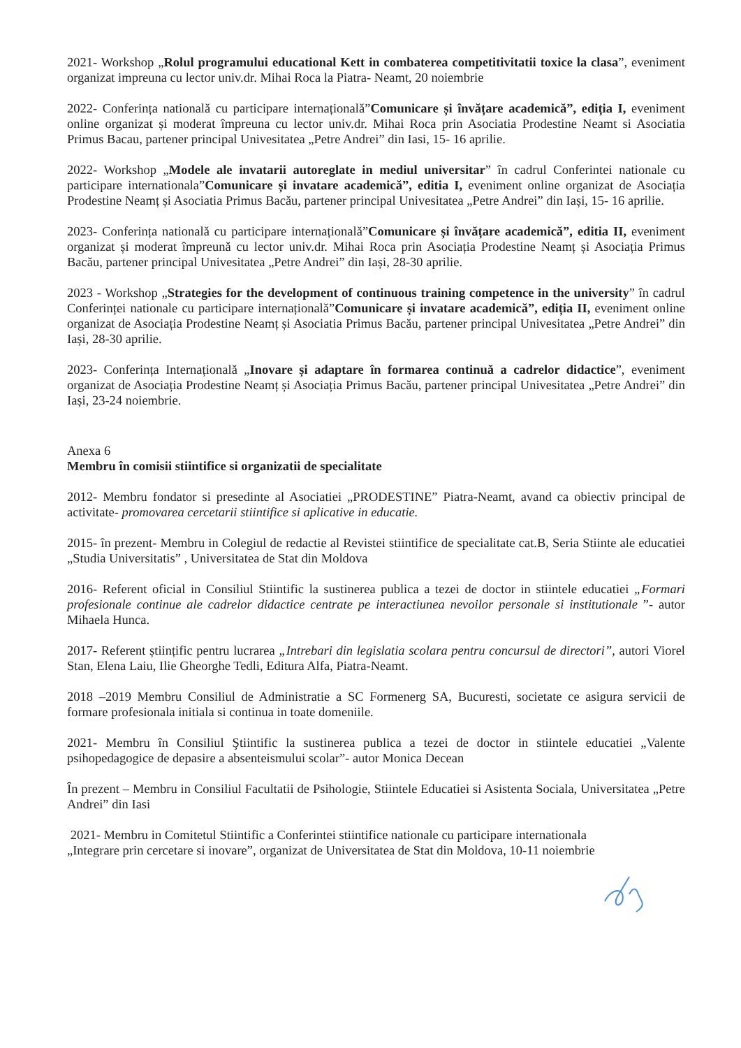2021- Workshop „Rolul programului educational Kett in combaterea competitivitatii toxice la clasa”, eveniment organizat impreuna cu lector univ.dr. Mihai Roca la Piatra- Neamt, 20 noiembrie
2022- Conferința natională cu participare internațională”Comunicare și învățare academică”, ediția I, eveniment online organizat și moderat împreuna cu lector univ.dr. Mihai Roca prin Asociatia Prodestine Neamt si Asociatia Primus Bacau, partener principal Univesitatea „Petre Andrei” din Iasi, 15- 16 aprilie.
2022- Workshop „Modele ale invatarii autoreglate in mediul universitar” în cadrul Conferintei nationale cu participare internationala”Comunicare și invatare academică”, editia I, eveniment online organizat de Asociația Prodestine Neamț și Asociatia Primus Bacău, partener principal Univesitatea „Petre Andrei” din Iași, 15- 16 aprilie.
2023- Conferința natională cu participare internațională”Comunicare și învățare academică”, editia II, eveniment organizat și moderat împreună cu lector univ.dr. Mihai Roca prin Asociația Prodestine Neamț și Asociația Primus Bacău, partener principal Univesitatea „Petre Andrei” din Iași, 28-30 aprilie.
2023 - Workshop „Strategies for the development of continuous training competence in the university” în cadrul Conferinței nationale cu participare internațională”Comunicare și invatare academică”, ediția II, eveniment online organizat de Asociația Prodestine Neamț și Asociatia Primus Bacău, partener principal Univesitatea „Petre Andrei” din Iași, 28-30 aprilie.
2023- Conferința Internațională „Inovare și adaptare în formarea continuă a cadrelor didactice”, eveniment organizat de Asociația Prodestine Neamț și Asociația Primus Bacău, partener principal Univesitatea „Petre Andrei” din Iași, 23-24 noiembrie.
Anexa 6
Membru în comisii stiintifice si organizatii de specialitate
2012- Membru fondator si presedinte al Asociatiei „PRODESTINE” Piatra-Neamt, avand ca obiectiv principal de activitate- promovarea cercetarii stiintifice si aplicative in educatie.
2015- în prezent- Membru in Colegiul de redactie al Revistei stiintifice de specialitate cat.B, Seria Stiinte ale educatiei „Studia Universitatis” , Universitatea de Stat din Moldova
2016- Referent oficial in Consiliul Stiintific la sustinerea publica a tezei de doctor in stiintele educatiei „Formari profesionale continue ale cadrelor didactice centrate pe interactiunea nevoilor personale si institutionale ”- autor Mihaela Hunca.
2017- Referent științific pentru lucrarea „Intrebari din legislatia scolara pentru concursul de directori”, autori Viorel Stan, Elena Laiu, Ilie Gheorghe Tedli, Editura Alfa, Piatra-Neamt.
2018 –2019 Membru Consiliul de Administratie a SC Formenerg SA, Bucuresti, societate ce asigura servicii de formare profesionala initiala si continua in toate domeniile.
2021- Membru în Consiliul Ştiintific la sustinerea publica a tezei de doctor in stiintele educatiei „Valente psihopedagogice de depasire a absenteismului scolar”- autor Monica Decean
În prezent – Membru in Consiliul Facultatii de Psihologie, Stiintele Educatiei si Asistenta Sociala, Universitatea „Petre Andrei” din Iasi
2021- Membru in Comitetul Stiintific a Conferintei stiintifice nationale cu participare internationala
„Integrare prin cercetare si inovare”, organizat de Universitatea de Stat din Moldova, 10-11 noiembrie